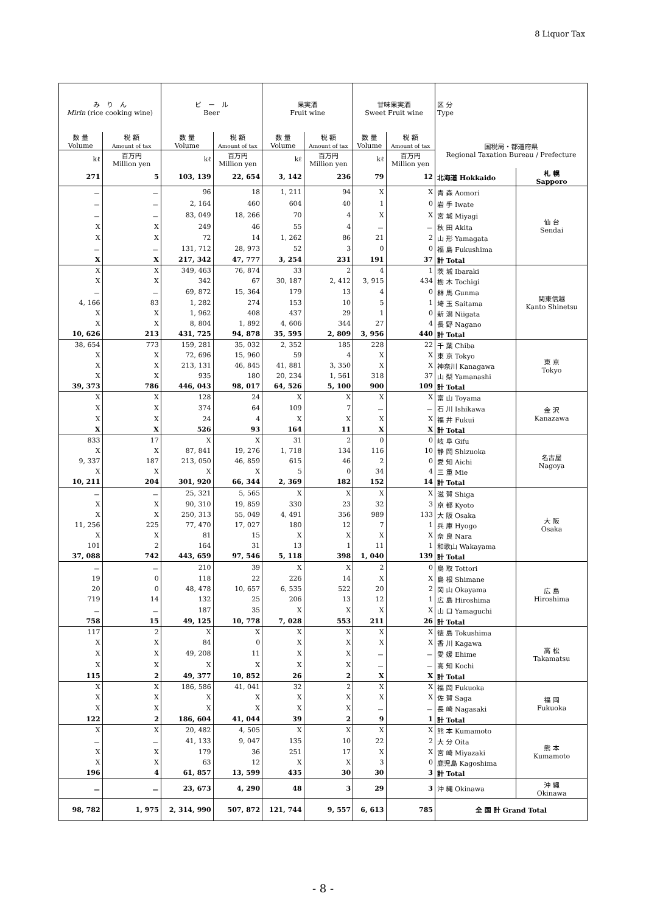8 Liquor Tax
| み り ん Mirin (rice cooking wine) | | ビ ー ル Beer | | 果実酒 Fruit wine | | 甘味果実酒 Sweet Fruit wine | | 区 分 Type | |
| --- | --- | --- | --- | --- | --- | --- | --- | --- | --- |
| 数 量 Volume | 税 額 Amount of tax | 数 量 Volume | 税 額 Amount of tax | 数 量 Volume | 税 額 Amount of tax | 数 量 Volume | 税 額 Amount of tax | 国税局・都道府県 Regional Taxation Bureau / Prefecture | |
| kℓ | 百万円 Million yen | kℓ | 百万円 Million yen | kℓ | 百万円 Million yen | kℓ | 百万円 Million yen | | |
| 271 | 5 | 103, 139 | 22, 654 | 3, 142 | 236 | 79 | 12 | 北海道 Hokkaido | 札 幌 Sapporo |
| － | － | 96 | 18 | 1, 211 | 94 | X | X | 青 森 Aomori | 仙 台 Sendai |
| － | － | 2, 164 | 460 | 604 | 40 | 1 | 0 | 岩 手 Iwate | |
| － | － | 83, 049 | 18, 266 | 70 | 4 | X | X | 宮 城 Miyagi | |
| X | X | 249 | 46 | 55 | 4 | － | － | 秋 田 Akita | |
| X | X | 72 | 14 | 1, 262 | 86 | 21 | 2 | 山 形 Yamagata | |
| － | － | 131, 712 | 28, 973 | 52 | 3 | 0 | 0 | 福 島 Fukushima | |
| X | X | 217, 342 | 47, 777 | 3, 254 | 231 | 191 | 37 | 計 Total | |
| X | X | 349, 463 | 76, 874 | 33 | 2 | 4 | 1 | 茨 城 Ibaraki | 関東信越 Kanto Shinetsu |
| X | X | 342 | 67 | 30, 187 | 2, 412 | 3, 915 | 434 | 栃 木 Tochigi | |
| － | － | 69, 872 | 15, 364 | 179 | 13 | 4 | 0 | 群 馬 Gunma | |
| 4, 166 | 83 | 1, 282 | 274 | 153 | 10 | 5 | 1 | 埼 玉 Saitama | |
| X | X | 1, 962 | 408 | 437 | 29 | 1 | 0 | 新 潟 Niigata | |
| X | X | 8, 804 | 1, 892 | 4, 606 | 344 | 27 | 4 | 長 野 Nagano | |
| 10, 626 | 213 | 431, 725 | 94, 878 | 35, 595 | 2, 809 | 3, 956 | 440 | 計 Total | |
| 38, 654 | 773 | 159, 281 | 35, 032 | 2, 352 | 185 | 228 | 22 | 千 葉 Chiba | 東 京 Tokyo |
| X | X | 72, 696 | 15, 960 | 59 | 4 | X | X | 東 京 Tokyo | |
| X | X | 213, 131 | 46, 845 | 41, 881 | 3, 350 | X | X | 神奈川 Kanagawa | |
| X | X | 935 | 180 | 20, 234 | 1, 561 | 318 | 37 | 山 梨 Yamanashi | |
| 39, 373 | 786 | 446, 043 | 98, 017 | 64, 526 | 5, 100 | 900 | 109 | 計 Total | |
| X | X | 128 | 24 | X | X | X | X | 富 山 Toyama | 金 沢 Kanazawa |
| X | X | 374 | 64 | 109 | 7 | － | － | 石 川 Ishikawa | |
| X | X | 24 | 4 | X | X | X | X | 福 井 Fukui | |
| X | X | 526 | 93 | 164 | 11 | X | X | 計 Total | |
| 833 | 17 | X | X | 31 | 2 | 0 | 0 | 岐 阜 Gifu | 名古屋 Nagoya |
| X | X | 87, 841 | 19, 276 | 1, 718 | 134 | 116 | 10 | 静 岡 Shizuoka | |
| 9, 337 | 187 | 213, 050 | 46, 859 | 615 | 46 | 2 | 0 | 愛 知 Aichi | |
| X | X | X | X | 5 | 0 | 34 | 4 | 三 重 Mie | |
| 10, 211 | 204 | 301, 920 | 66, 344 | 2, 369 | 182 | 152 | 14 | 計 Total | |
| － | － | 25, 321 | 5, 565 | X | X | X | X | 滋 賀 Shiga | 大 阪 Osaka |
| X | X | 90, 310 | 19, 859 | 330 | 23 | 32 | 3 | 京 都 Kyoto | |
| X | X | 250, 313 | 55, 049 | 4, 491 | 356 | 989 | 133 | 大 阪 Osaka | |
| 11, 256 | 225 | 77, 470 | 17, 027 | 180 | 12 | 7 | 1 | 兵 庫 Hyogo | |
| X | X | 81 | 15 | X | X | X | X | 奈 良 Nara | |
| 101 | 2 | 164 | 31 | 13 | 1 | 11 | 1 | 和歌山 Wakayama | |
| 37, 088 | 742 | 443, 659 | 97, 546 | 5, 118 | 398 | 1, 040 | 139 | 計 Total | |
| － | － | 210 | 39 | X | X | 2 | 0 | 鳥 取 Tottori | 広 島 Hiroshima |
| 19 | 0 | 118 | 22 | 226 | 14 | X | X | 島 根 Shimane | |
| 20 | 0 | 48, 478 | 10, 657 | 6, 535 | 522 | 20 | 2 | 岡 山 Okayama | |
| 719 | 14 | 132 | 25 | 206 | 13 | 12 | 1 | 広 島 Hiroshima | |
| － | － | 187 | 35 | X | X | X | X | 山 口 Yamaguchi | |
| 758 | 15 | 49, 125 | 10, 778 | 7, 028 | 553 | 211 | 26 | 計 Total | |
| 117 | 2 | X | X | X | X | X | X | 徳 島 Tokushima | 高 松 Takamatsu |
| X | X | 84 | 0 | X | X | X | X | 香 川 Kagawa | |
| X | X | 49, 208 | 11 | X | X | － | － | 愛 媛 Ehime | |
| X | X | X | X | X | X | － | － | 高 知 Kochi | |
| 115 | 2 | 49, 377 | 10, 852 | 26 | 2 | X | X | 計 Total | |
| X | X | 186, 586 | 41, 041 | 32 | 2 | X | X | 福 岡 Fukuoka | 福 岡 Fukuoka |
| X | X | X | X | X | X | X | X | 佐 賀 Saga | |
| X | X | X | X | X | X | － | － | 長 崎 Nagasaki | |
| 122 | 2 | 186, 604 | 41, 044 | 39 | 2 | 9 | 1 | 計 Total | |
| X | X | 20, 482 | 4, 505 | X | X | X | X | 熊 本 Kumamoto | 熊 本 Kumamoto |
| － | － | 41, 133 | 9, 047 | 135 | 10 | 22 | 2 | 大 分 Oita | |
| X | X | 179 | 36 | 251 | 17 | X | X | 宮 崎 Miyazaki | |
| X | X | 63 | 12 | X | X | 3 | 0 | 鹿児島 Kagoshima | |
| 196 | 4 | 61, 857 | 13, 599 | 435 | 30 | 30 | 3 | 計 Total | |
| － | － | 23, 673 | 4, 290 | 48 | 3 | 29 | 3 | 沖 縄 Okinawa | 沖 縄 Okinawa |
| 98, 782 | 1, 975 | 2, 314, 990 | 507, 872 | 121, 744 | 9, 557 | 6, 613 | 785 | 全 国 計 Grand Total | |
- 8 -